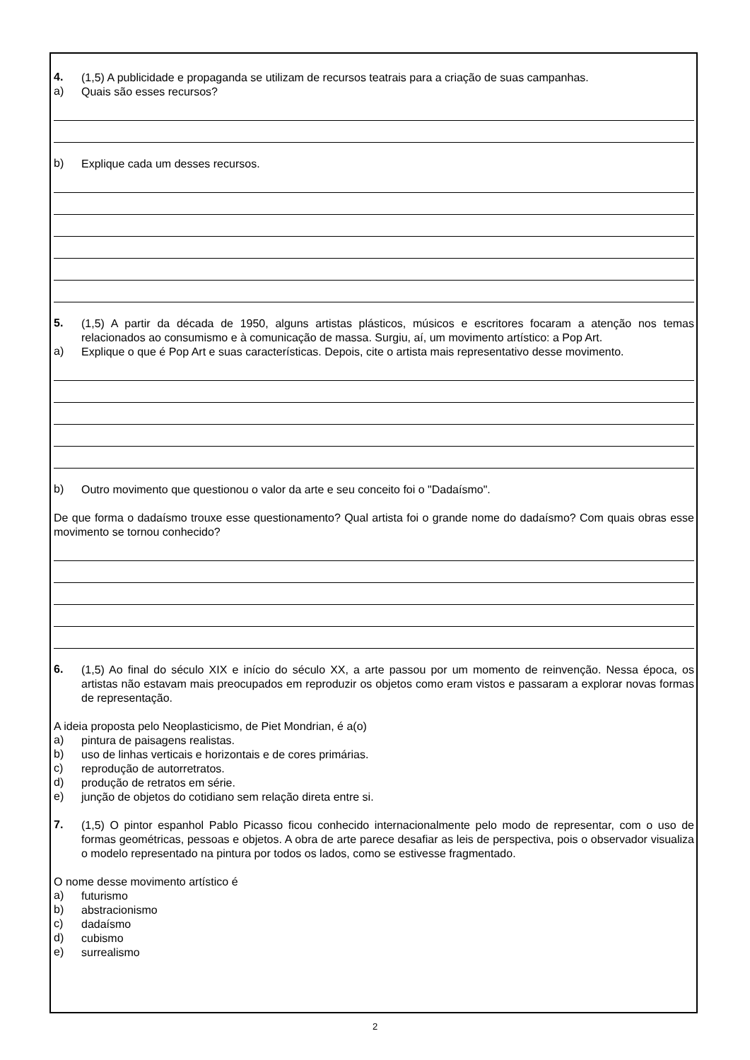4.
(1,5) A publicidade e propaganda se utilizam de recursos teatrais para a criação de suas campanhas.
a)
Quais são esses recursos?
b)
Explique cada um desses recursos.
5.
(1,5) A partir da década de 1950, alguns artistas plásticos, músicos e escritores focaram a atenção nos temas relacionados ao consumismo e à comunicação de massa. Surgiu, aí, um movimento artístico: a Pop Art.
a)
Explique o que é Pop Art e suas características. Depois, cite o artista mais representativo desse movimento.
b)
Outro movimento que questionou o valor da arte e seu conceito foi o "Dadaísmo".
De que forma o dadaísmo trouxe esse questionamento? Qual artista foi o grande nome do dadaísmo? Com quais obras esse movimento se tornou conhecido?
6.
(1,5) Ao final do século XIX e início do século XX, a arte passou por um momento de reinvenção. Nessa época, os artistas não estavam mais preocupados em reproduzir os objetos como eram vistos e passaram a explorar novas formas de representação.
A ideia proposta pelo Neoplasticismo, de Piet Mondrian, é a(o)
a)
pintura de paisagens realistas.
b)
uso de linhas verticais e horizontais e de cores primárias.
c)
reprodução de autorretratos.
d)
produção de retratos em série.
e)
junção de objetos do cotidiano sem relação direta entre si.
7.
(1,5) O pintor espanhol Pablo Picasso ficou conhecido internacionalmente pelo modo de representar, com o uso de formas geométricas, pessoas e objetos. A obra de arte parece desafiar as leis de perspectiva, pois o observador visualiza o modelo representado na pintura por todos os lados, como se estivesse fragmentado.
O nome desse movimento artístico é
a)
futurismo
b)
abstracionismo
c)
dadaísmo
d)
cubismo
e)
surrealismo
2